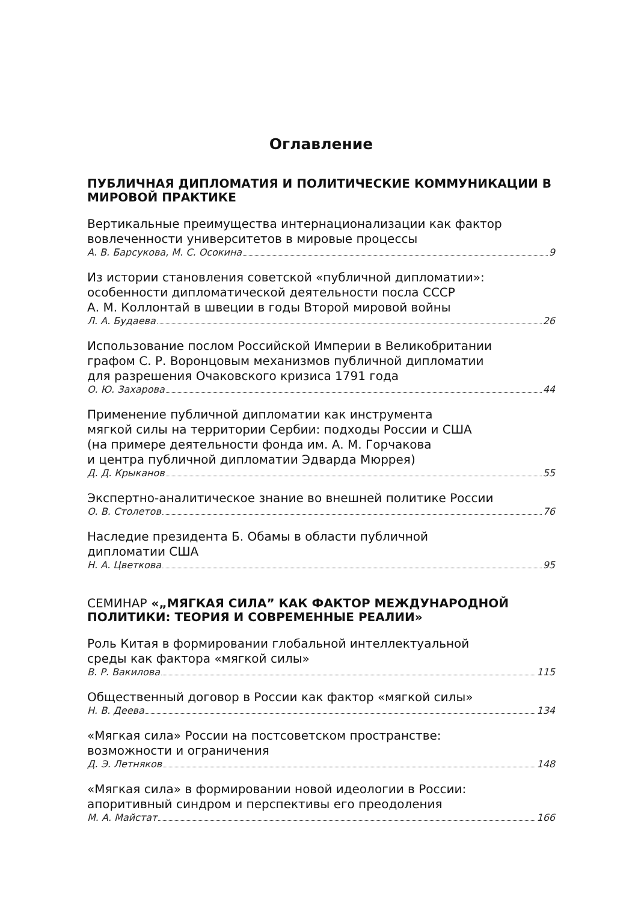Оглавление
ПУБЛИЧНАЯ ДИПЛОМАТИЯ И ПОЛИТИЧЕСКИЕ КОММУНИКАЦИИ В МИРОВОЙ ПРАКТИКЕ
Вертикальные преимущества интернационализации как фактор
вовлеченности университетов в мировые процессы
А. В. Барсукова, М. С. Осокина 9
Из истории становления советской «публичной дипломатии»:
особенности дипломатической деятельности посла СССР
А. М. Коллонтай в швеции в годы Второй мировой войны
Л. А. Будаева 26
Использование послом Российской Империи в Великобритании
графом С. Р. Воронцовым механизмов публичной дипломатии
для разрешения Очаковского кризиса 1791 года
О. Ю. Захарова 44
Применение публичной дипломатии как инструмента
мягкой силы на территории Сербии: подходы России и США
(на примере деятельности фонда им. А. М. Горчакова
и центра публичной дипломатии Эдварда Мюррея)
Д. Д. Крыканов 55
Экспертно-аналитическое знание во внешней политике России
О. В. Столетов 76
Наследие президента Б. Обамы в области публичной
дипломатии США
Н. А. Цветкова 95
СЕМИНАР «„МЯГКАЯ СИЛА” КАК ФАКТОР МЕЖДУНАРОДНОЙ ПОЛИТИКИ: ТЕОРИЯ И СОВРЕМЕННЫЕ РЕАЛИИ»
Роль Китая в формировании глобальной интеллектуальной
среды как фактора «мягкой силы»
В. Р. Вакилова 115
Общественный договор в России как фактор «мягкой силы»
Н. В. Деева 134
«Мягкая сила» России на постсоветском пространстве:
возможности и ограничения
Д. Э. Летняков 148
«Мягкая сила» в формировании новой идеологии в России:
апоритивный синдром и перспективы его преодоления
М. А. Майстат 166